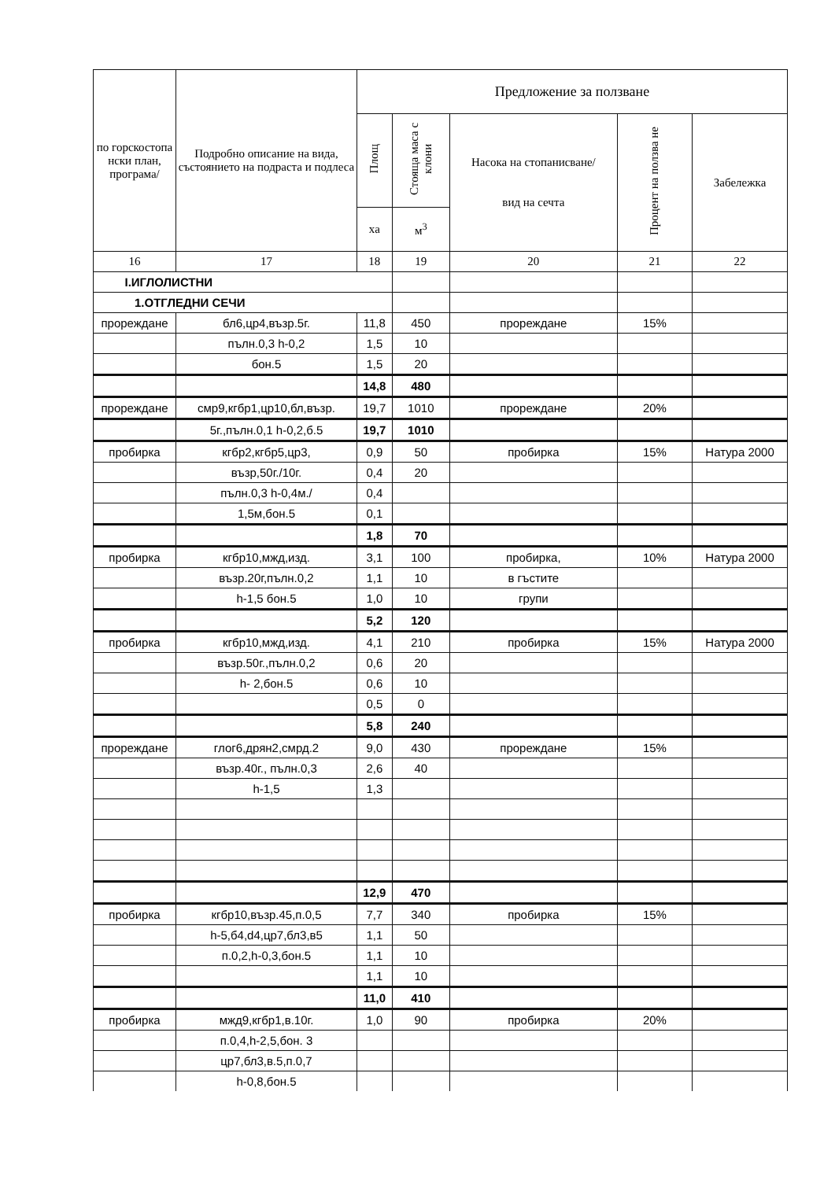| по горскостопа нски план, програма/ | Подробно описание на вида, състоянието на подраста и подлеса | Предложение за ползване | | | | |
| --- | --- | --- | --- | --- | --- | --- |
| | | Площ | Стояща маса с клони | Насока на стопанисване/ вид на сечта | Процент на ползва не | Забележка |
| | | ха | м<sup>3</sup> | | | |
| 16 | 17 | 18 | 19 | 20 | 21 | 22 |
| I.ИГЛОЛИСТНИ | | | | | | |
| 1.ОТГЛЕДНИ СЕЧИ | | | | | | |
| прореждане | бл6,цр4,възр.5г. | 11,8 | 450 | прореждане | 15% | |
| | пълн.0,3 h-0,2 | 1,5 | 10 | | | |
| | бон.5 | 1,5 | 20 | | | |
| | | 14,8 | 480 | | | |
| прореждане | смр9,кгбр1,цр10,бл,възр. | 19,7 | 1010 | прореждане | 20% | |
| | 5г.,пълн.0,1 h-0,2,б.5 | 19,7 | 1010 | | | |
| пробирка | кгбр2,кгбр5,цр3, | 0,9 | 50 | пробирка | 15% | Натура 2000 |
| | възр,50г./10г. | 0,4 | 20 | | | |
| | пълн.0,3 h-0,4м./ | 0,4 | | | | |
| | 1,5м,бон.5 | 0,1 | | | | |
| | | 1,8 | 70 | | | |
| пробирка | кгбр10,мжд,изд. | 3,1 | 100 | пробирка, | 10% | Натура 2000 |
| | възр.20г,пълн.0,2 | 1,1 | 10 | в гъстите | | |
| | h-1,5 бон.5 | 1,0 | 10 | групи | | |
| | | 5,2 | 120 | | | |
| пробирка | кгбр10,мжд,изд. | 4,1 | 210 | пробирка | 15% | Натура 2000 |
| | възр.50г.,пълн.0,2 | 0,6 | 20 | | | |
| | h- 2,бон.5 | 0,6 | 10 | | | |
| | | 0,5 | 0 | | | |
| | | 5,8 | 240 | | | |
| прореждане | глог6,дрян2,смрд.2 | 9,0 | 430 | прореждане | 15% | |
| | възр.40г., пълн.0,3 | 2,6 | 40 | | | |
| | h-1,5 | 1,3 | | | | |
| | | 12,9 | 470 | | | |
| пробирка | кгбр10,възр.45,п.0,5 | 7,7 | 340 | пробирка | 15% | |
| | h-5,б4,d4,цр7,бл3,в5 | 1,1 | 50 | | | |
| | п.0,2,h-0,3,бон.5 | 1,1 | 10 | | | |
| | | 1,1 | 10 | | | |
| | | 11,0 | 410 | | | |
| пробирка | мжд9,кгбр1,в.10г. | 1,0 | 90 | пробирка | 20% | |
| | п.0,4,h-2,5,бон. 3 | | | | | |
| | цр7,бл3,в.5,п.0,7 | | | | | |
| | h-0,8,бон.5 | | | | | |